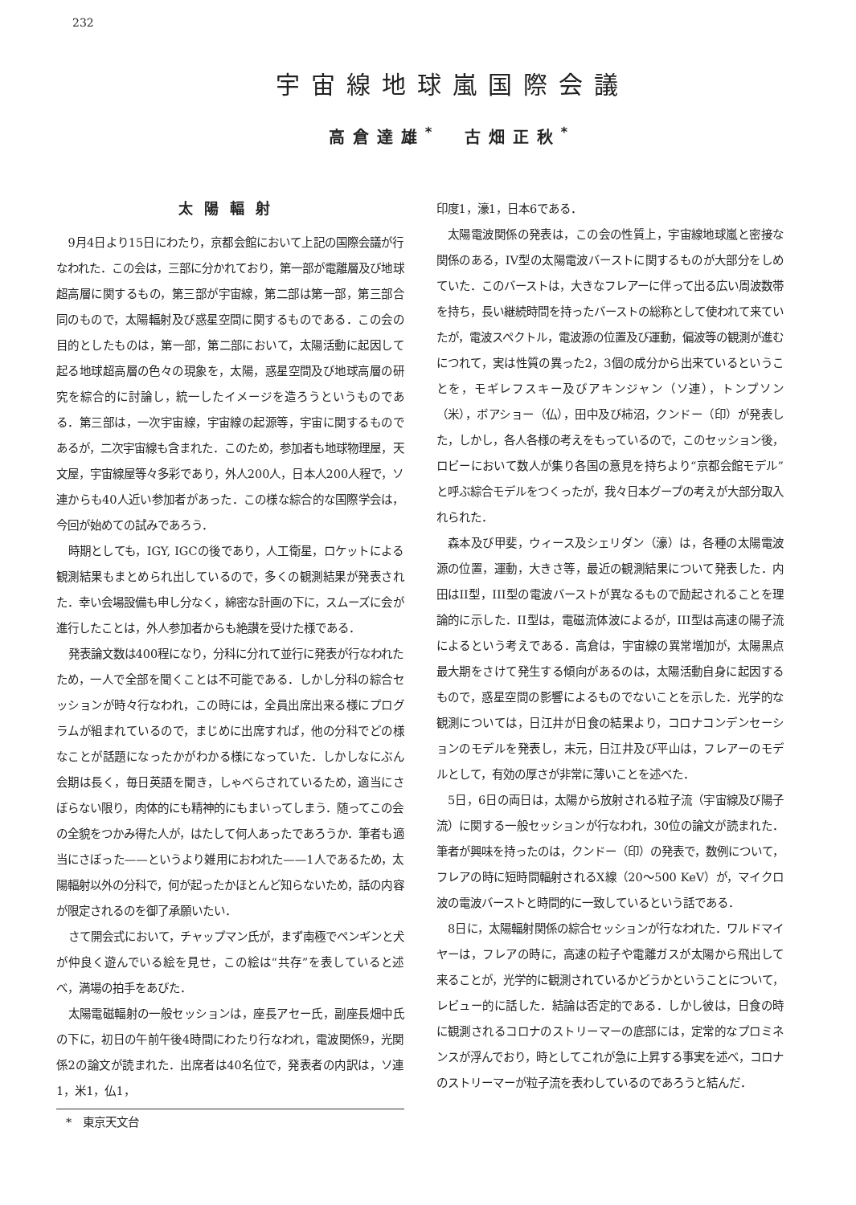232
宇宙線地球嵐国際会議
高倉達雄<sup>*</sup>　古畑正秋<sup>*</sup>
太陽輻射
9月4日より15日にわたり，京都会館において上記の国際会議が行なわれた．この会は，三部に分かれており，第一部が電離層及び地球超高層に関するもの，第三部が宇宙線，第二部は第一部，第三部合同のもので，太陽輻射及び惑星空間に関するものである．この会の目的としたものは，第一部，第二部において，太陽活動に起因して起る地球超高層の色々の現象を，太陽，惑星空間及び地球高層の研究を綜合的に討論し，統一したイメージを造ろうというものである．第三部は，一次宇宙線，宇宙線の起源等，宇宙に関するものであるが，二次宇宙線も含まれた．このため，参加者も地球物理屋，天文屋，宇宙線屋等々多彩であり，外人200人，日本人200人程で，ソ連からも40人近い参加者があった．この様な綜合的な国際学会は，今回が始めての試みであろう．
時期としても，IGY, IGCの後であり，人工衛星，ロケットによる観測結果もまとめられ出しているので，多くの観測結果が発表された．幸い会場設備も申し分なく，綿密な計画の下に，スムーズに会が進行したことは，外人参加者からも絶讃を受けた様である．
発表論文数は400程になり，分科に分れて並行に発表が行なわれたため，一人で全部を聞くことは不可能である．しかし分科の綜合セッションが時々行なわれ，この時には，全員出席出来る様にプログラムが組まれているので，まじめに出席すれば，他の分科でどの様なことが話題になったかがわかる様になっていた．しかしなにぶん会期は長く，毎日英語を聞き，しゃべらされているため，適当にさぼらない限り，肉体的にも精神的にもまいってしまう．随ってこの会の全貌をつかみ得た人が，はたして何人あったであろうか．筆者も適当にさぼった——というより雑用におわれた——1人であるため，太陽輻射以外の分科で，何が起ったかほとんど知らないため，話の内容が限定されるのを御了承願いたい．
さて開会式において，チャップマン氏が，まず南極でペンギンと犬が仲良く遊んでいる絵を見せ，この絵は“共存”を表していると述べ，満場の拍手をあびた．
太陽電磁輻射の一般セッションは，座長アセー氏，副座長畑中氏の下に，初日の午前午後4時間にわたり行なわれ，電波関係9，光関係2の論文が読まれた．出席者は40名位で，発表者の内訳は，ソ連1，米1，仏1，
*　東京天文台
印度1，濠1，日本6である．
太陽電波関係の発表は，この会の性質上，宇宙線地球嵐と密接な関係のある，IV型の太陽電波バーストに関するものが大部分をしめていた．このバーストは，大きなフレアーに伴って出る広い周波数帯を持ち，長い継続時間を持ったバーストの総称として使われて来ていたが，電波スペクトル，電波源の位置及び運動，偏波等の観測が進むにつれて，実は性質の異った2，3個の成分から出来ているということを，モギレフスキー及びアキンジャン（ソ連），トンプソン（米），ボアショー（仏），田中及び柿沼，クンドー（印）が発表した，しかし，各人各様の考えをもっているので，このセッション後，ロビーにおいて数人が集り各国の意見を持ちより“京都会館モデル”と呼ぶ綜合モデルをつくったが，我々日本グープの考えが大部分取入れられた．
森本及び甲斐，ウィース及シェリダン（濠）は，各種の太陽電波源の位置，運動，大きさ等，最近の観測結果について発表した．内田はII型，III型の電波バーストが異なるもので励起されることを理論的に示した．II型は，電磁流体波によるが，III型は高速の陽子流によるという考えである．高倉は，宇宙線の異常増加が，太陽黒点最大期をさけて発生する傾向があるのは，太陽活動自身に起因するもので，惑星空間の影響によるものでないことを示した．光学的な観測については，日江井が日食の結果より，コロナコンデンセーションのモデルを発表し，末元，日江井及び平山は，フレアーのモデルとして，有効の厚さが非常に薄いことを述べた．
5日，6日の両日は，太陽から放射される粒子流（宇宙線及び陽子流）に関する一般セッションが行なわれ，30位の論文が読まれた．筆者が興味を持ったのは，クンドー（印）の発表で，数例について，フレアの時に短時間輻射されるX線（20～500 KeV）が，マイクロ波の電波バーストと時間的に一致しているという話である．
8日に，太陽輻射関係の綜合セッションが行なわれた．ワルドマイヤーは，フレアの時に，高速の粒子や電離ガスが太陽から飛出して来ることが，光学的に観測されているかどうかということについて，レビュー的に話した．結論は否定的である．しかし彼は，日食の時に観測されるコロナのストリーマーの底部には，定常的なプロミネンスが浮んでおり，時としてこれが急に上昇する事実を述べ，コロナのストリーマーが粒子流を表わしているのであろうと結んだ．